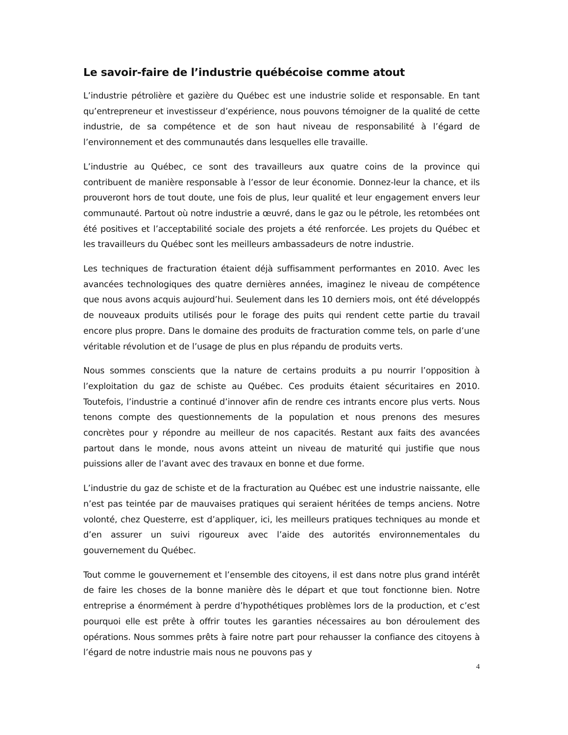Le savoir-faire de l’industrie québécoise comme atout
L’industrie pétrolière et gazière du Québec est une industrie solide et responsable. En tant qu’entrepreneur et investisseur d’expérience, nous pouvons témoigner de la qualité de cette industrie, de sa compétence et de son haut niveau de responsabilité à l’égard de l’environnement et des communautés dans lesquelles elle travaille.
L’industrie au Québec, ce sont des travailleurs aux quatre coins de la province qui contribuent de manière responsable à l’essor de leur économie. Donnez-leur la chance, et ils prouveront hors de tout doute, une fois de plus, leur qualité et leur engagement envers leur communauté. Partout où notre industrie a œuvré, dans le gaz ou le pétrole, les retombées ont été positives et l’acceptabilité sociale des projets a été renforcée. Les projets du Québec et les travailleurs du Québec sont les meilleurs ambassadeurs de notre industrie.
Les techniques de fracturation étaient déjà suffisamment performantes en 2010. Avec les avancées technologiques des quatre dernières années, imaginez le niveau de compétence que nous avons acquis aujourd’hui. Seulement dans les 10 derniers mois, ont été développés de nouveaux produits utilisés pour le forage des puits qui rendent cette partie du travail encore plus propre. Dans le domaine des produits de fracturation comme tels, on parle d’une véritable révolution et de l’usage de plus en plus répandu de produits verts.
Nous sommes conscients que la nature de certains produits a pu nourrir l’opposition à l’exploitation du gaz de schiste au Québec. Ces produits étaient sécuritaires en 2010. Toutefois, l’industrie a continué d’innover afin de rendre ces intrants encore plus verts. Nous tenons compte des questionnements de la population et nous prenons des mesures concrètes pour y répondre au meilleur de nos capacités. Restant aux faits des avancées partout dans le monde, nous avons atteint un niveau de maturité qui justifie que nous puissions aller de l’avant avec des travaux en bonne et due forme.
L’industrie du gaz de schiste et de la fracturation au Québec est une industrie naissante, elle n’est pas teintée par de mauvaises pratiques qui seraient héritées de temps anciens. Notre volonté, chez Questerre, est d’appliquer, ici, les meilleurs pratiques techniques au monde et d’en assurer un suivi rigoureux avec l’aide des autorités environnementales du gouvernement du Québec.
Tout comme le gouvernement et l’ensemble des citoyens, il est dans notre plus grand intérêt de faire les choses de la bonne manière dès le départ et que tout fonctionne bien. Notre entreprise a énormément à perdre d’hypothétiques problèmes lors de la production, et c’est pourquoi elle est prête à offrir toutes les garanties nécessaires au bon déroulement des opérations. Nous sommes prêts à faire notre part pour rehausser la confiance des citoyens à l’égard de notre industrie mais nous ne pouvons pas y
4